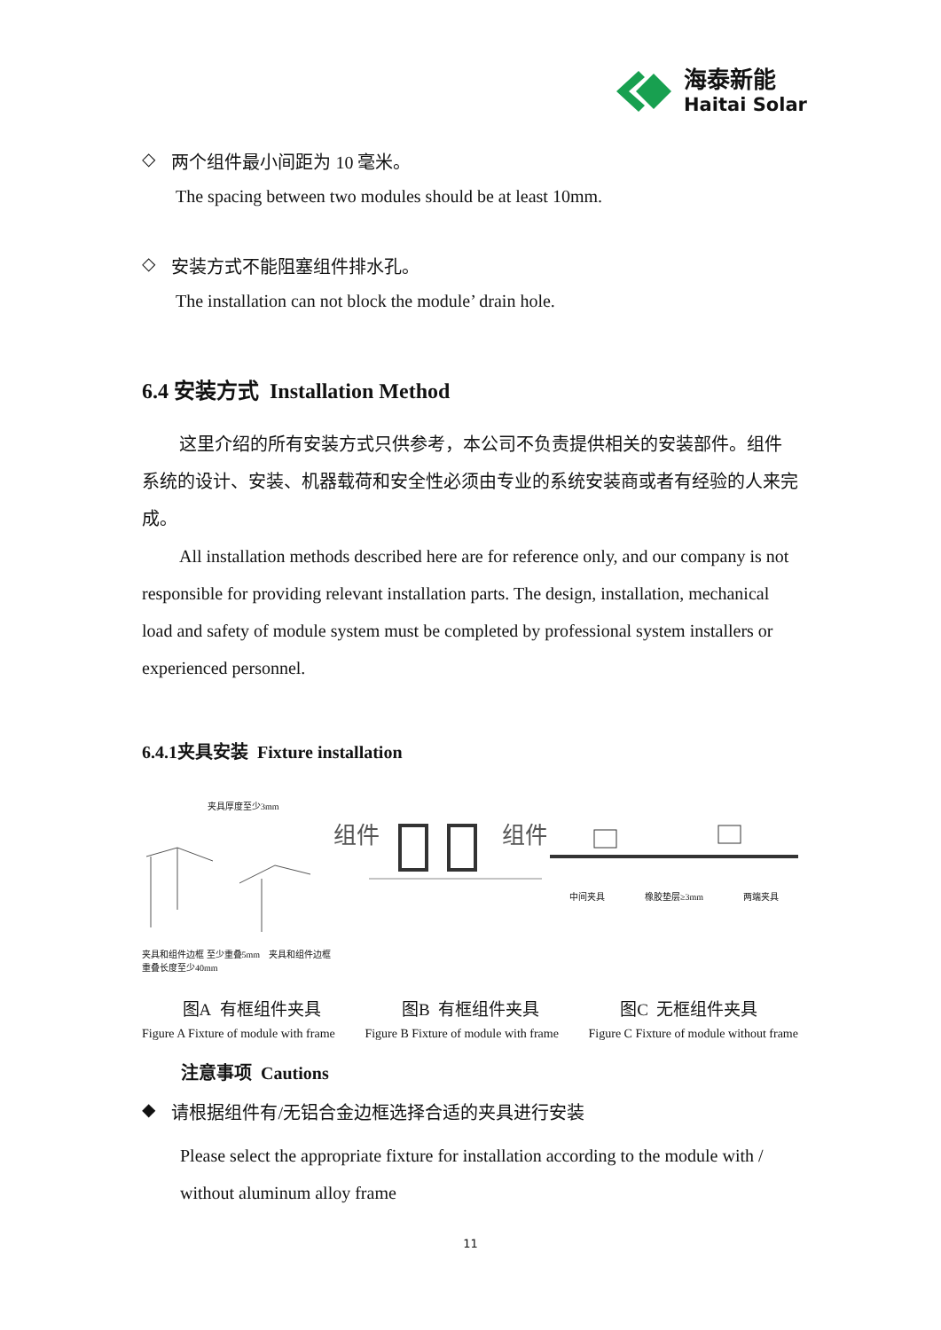海泰新能
Haitai Solar
◇ 两个组件最小间距为 10 毫米。
The spacing between two modules should be at least 10mm.
◇ 安装方式不能阻塞组件排水孔。
The installation can not block the module’ drain hole.
6.4 安装方式 Installation Method
这里介绍的所有安装方式只供参考，本公司不负责提供相关的安装部件。组件系统的设计、安装、机器载荷和安全性必须由专业的系统安装商或者有经验的人来完成。
All installation methods described here are for reference only, and our company is not responsible for providing relevant installation parts. The design, installation, mechanical load and safety of module system must be completed by professional system installers or experienced personnel.
6.4.1夹具安装 Fixture installation
夹具厚度至少3mm
夹具和组件边框 至少重叠5mm　夹具和组件边框重叠长度至少40mm
组件
组件
中间夹具 橡胶垫层≥3mm 两端夹具
图A 有框组件夹具 图B 有框组件夹具 图C 无框组件夹具
Figure A Fixture of module with frame Figure B Fixture of module with frame Figure C Fixture of module without frame
注意事项 Cautions
◆ 请根据组件有/无铝合金边框选择合适的夹具进行安装
Please select the appropriate fixture for installation according to the module with / without aluminum alloy frame
11